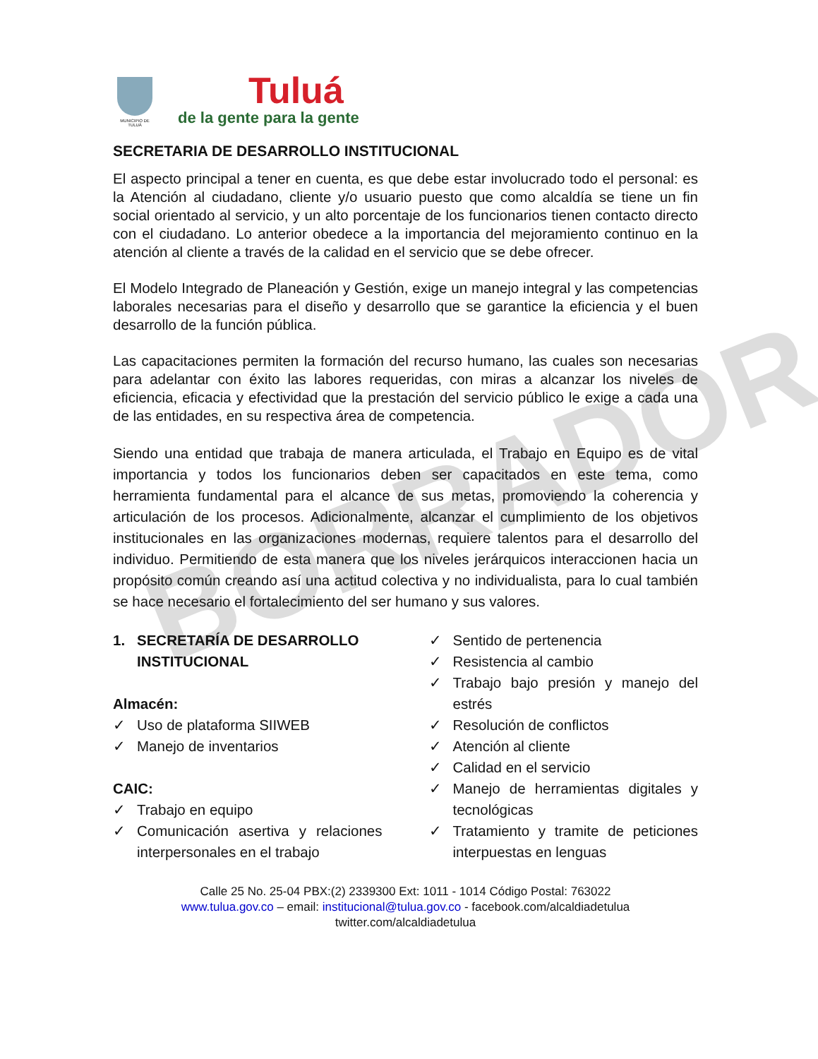BORRADOR
MUNICIPIO DE TULUÁ
Tuluá
de la gente para la gente
SECRETARIA DE DESARROLLO INSTITUCIONAL
El aspecto principal a tener en cuenta, es que debe estar involucrado todo el personal: es la Atención al ciudadano, cliente y/o usuario puesto que como alcaldía se tiene un fin social orientado al servicio, y un alto porcentaje de los funcionarios tienen contacto directo con el ciudadano. Lo anterior obedece a la importancia del mejoramiento continuo en la atención al cliente a través de la calidad en el servicio que se debe ofrecer.
El Modelo Integrado de Planeación y Gestión, exige un manejo integral y las competencias laborales necesarias para el diseño y desarrollo que se garantice la eficiencia y el buen desarrollo de la función pública.
Las capacitaciones permiten la formación del recurso humano, las cuales son necesarias para adelantar con éxito las labores requeridas, con miras a alcanzar los niveles de eficiencia, eficacia y efectividad que la prestación del servicio público le exige a cada una de las entidades, en su respectiva área de competencia.
Siendo una entidad que trabaja de manera articulada, el Trabajo en Equipo es de vital importancia y todos los funcionarios deben ser capacitados en este tema, como herramienta fundamental para el alcance de sus metas, promoviendo la coherencia y articulación de los procesos. Adicionalmente, alcanzar el cumplimiento de los objetivos institucionales en las organizaciones modernas, requiere talentos para el desarrollo del individuo. Permitiendo de esta manera que los niveles jerárquicos interaccionen hacia un propósito común creando así una actitud colectiva y no individualista, para lo cual también se hace necesario el fortalecimiento del ser humano y sus valores.
1. SECRETARÍA DE DESARROLLO INSTITUCIONAL
Almacén:
✓ Uso de plataforma SIIWEB
✓ Manejo de inventarios
CAIC:
✓ Trabajo en equipo
✓ Comunicación asertiva y relaciones interpersonales en el trabajo
✓ Sentido de pertenencia
✓ Resistencia al cambio
✓ Trabajo bajo presión y manejo del estrés
✓ Resolución de conflictos
✓ Atención al cliente
✓ Calidad en el servicio
✓ Manejo de herramientas digitales y tecnológicas
✓ Tratamiento y tramite de peticiones interpuestas en lenguas
Calle 25 No. 25-04 PBX:(2) 2339300 Ext: 1011 - 1014 Código Postal: 763022
www.tulua.gov.co – email: institucional@tulua.gov.co - facebook.com/alcaldiadetulua
twitter.com/alcaldiadetulua